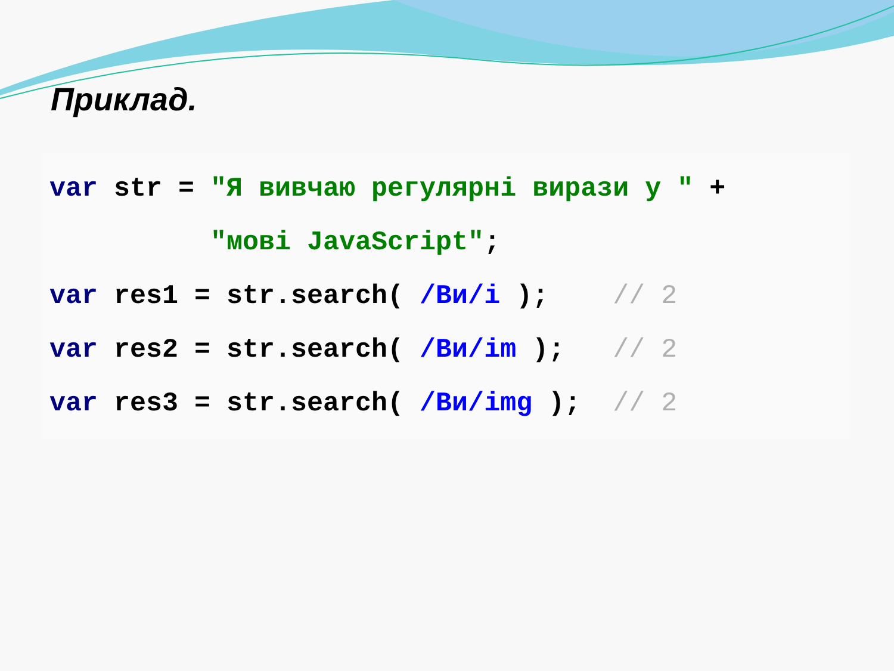Приклад.
var str = "Я вивчаю регулярні вирази у " + "мові JavaScript"; var res1 = str.search( /Ви/i ); // 2 var res2 = str.search( /Ви/im ); // 2 var res3 = str.search( /Ви/img ); // 2